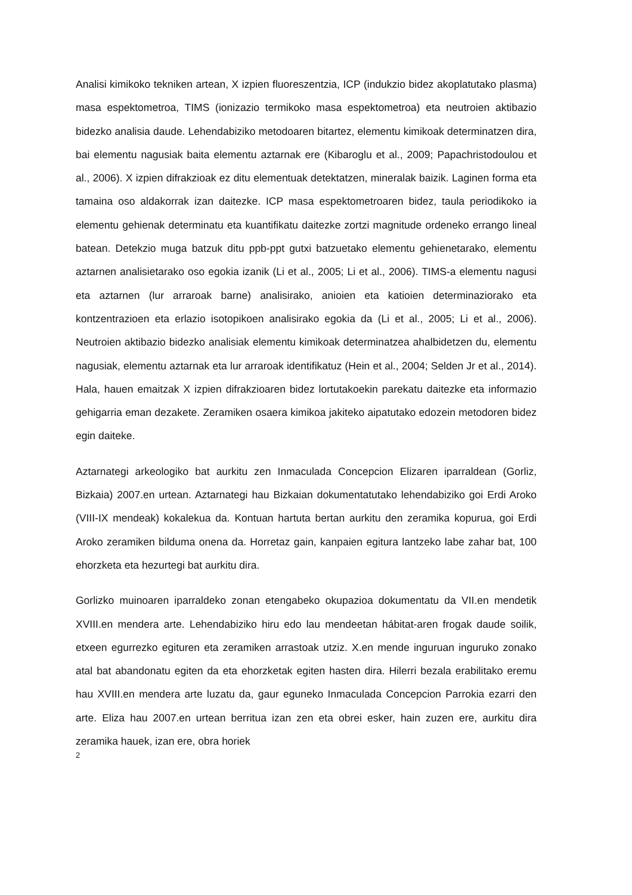Analisi kimikoko tekniken artean, X izpien fluoreszentzia, ICP (indukzio bidez akoplatutako plasma) masa espektometroa, TIMS (ionizazio termikoko masa espektometroa) eta neutroien aktibazio bidezko analisia daude. Lehendabiziko metodoaren bitartez, elementu kimikoak determinatzen dira, bai elementu nagusiak baita elementu aztarnak ere (Kibaroglu et al., 2009; Papachristodoulou et al., 2006). X izpien difrakzioak ez ditu elementuak detektatzen, mineralak baizik. Laginen forma eta tamaina oso aldakorrak izan daitezke. ICP masa espektometroaren bidez, taula periodikoko ia elementu gehienak determinatu eta kuantifikatu daitezke zortzi magnitude ordeneko errango lineal batean. Detekzio muga batzuk ditu ppb-ppt gutxi batzuetako elementu gehienetarako, elementu aztarnen analisietarako oso egokia izanik (Li et al., 2005; Li et al., 2006). TIMS-a elementu nagusi eta aztarnen (lur arraroak barne) analisirako, anioien eta katioien determinaziorako eta kontzentrazioen eta erlazio isotopikoen analisirako egokia da (Li et al., 2005; Li et al., 2006). Neutroien aktibazio bidezko analisiak elementu kimikoak determinatzea ahalbidetzen du, elementu nagusiak, elementu aztarnak eta lur arraroak identifikatuz (Hein et al., 2004; Selden Jr et al., 2014). Hala, hauen emaitzak X izpien difrakzioaren bidez lortutakoekin parekatu daitezke eta informazio gehigarria eman dezakete. Zeramiken osaera kimikoa jakiteko aipatutako edozein metodoren bidez egin daiteke.
Aztarnategi arkeologiko bat aurkitu zen Inmaculada Concepcion Elizaren iparraldean (Gorliz, Bizkaia) 2007.en urtean. Aztarnategi hau Bizkaian dokumentatutako lehendabiziko goi Erdi Aroko (VIII-IX mendeak) kokalekua da. Kontuan hartuta bertan aurkitu den zeramika kopurua, goi Erdi Aroko zeramiken bilduma onena da. Horretaz gain, kanpaien egitura lantzeko labe zahar bat, 100 ehorzketa eta hezurtegi bat aurkitu dira.
Gorlizko muinoaren iparraldeko zonan etengabeko okupazioa dokumentatu da VII.en mendetik XVIII.en mendera arte. Lehendabiziko hiru edo lau mendeetan hábitat-aren frogak daude soilik, etxeen egurrezko egituren eta zeramiken arrastoak utziz. X.en mende inguruan inguruko zonako atal bat abandonatu egiten da eta ehorzketak egiten hasten dira. Hilerri bezala erabilitako eremu hau XVIII.en mendera arte luzatu da, gaur eguneko Inmaculada Concepcion Parrokia ezarri den arte. Eliza hau 2007.en urtean berritua izan zen eta obrei esker, hain zuzen ere, aurkitu dira zeramika hauek, izan ere, obra horiek
2